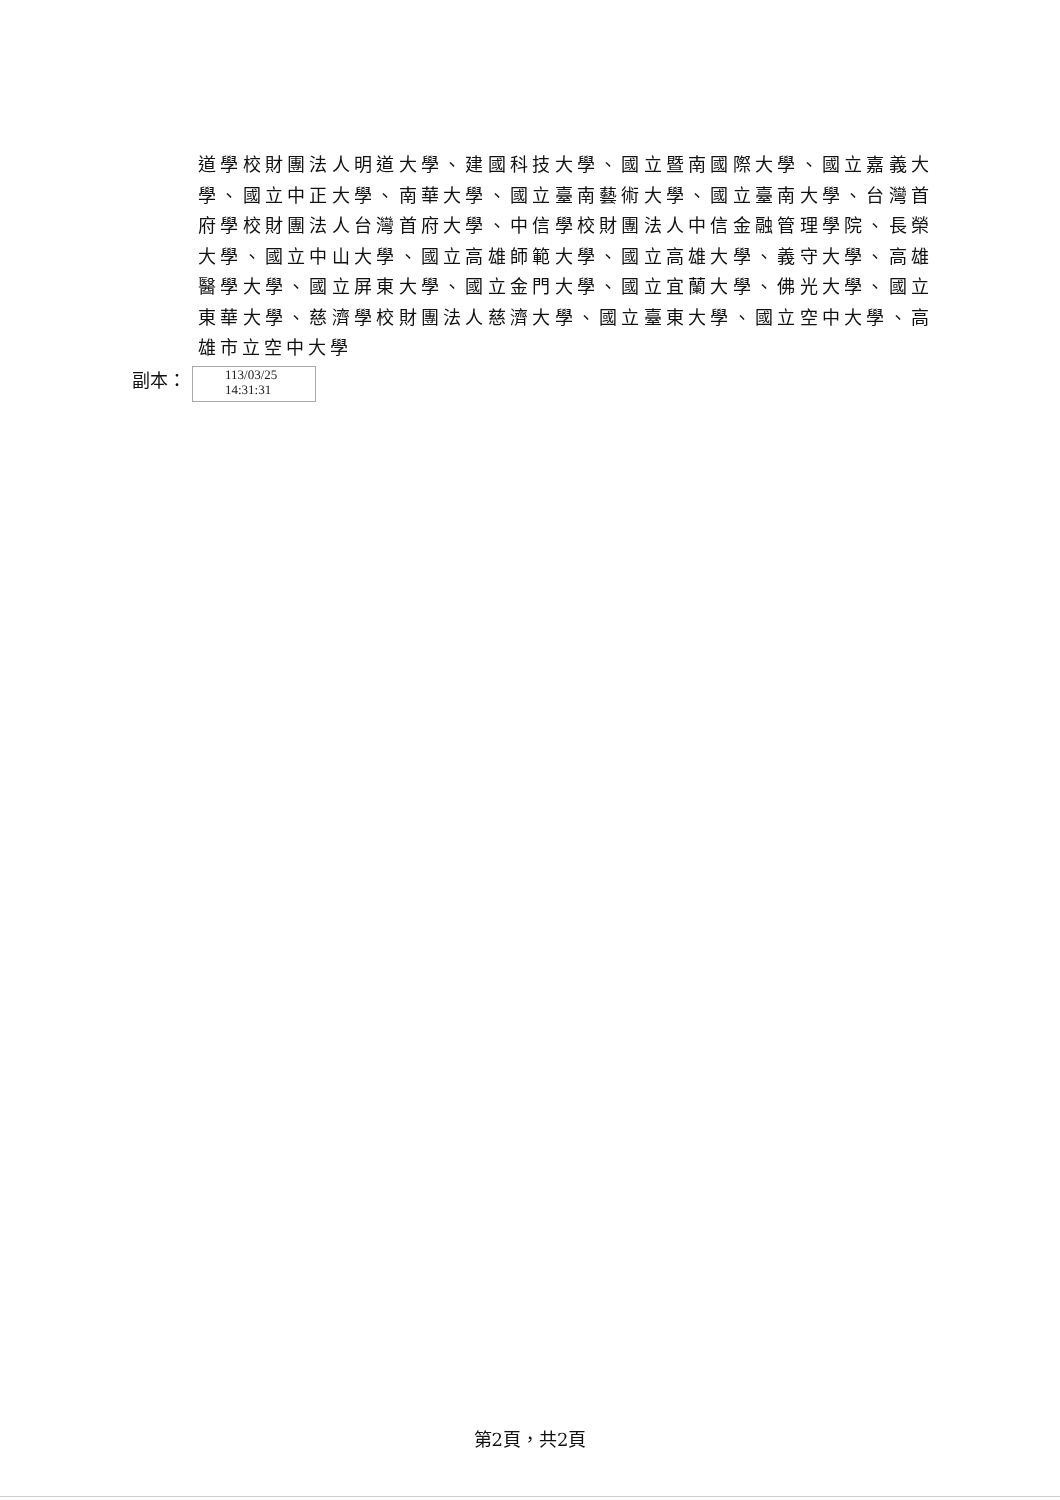道學校財團法人明道大學、建國科技大學、國立暨南國際大學、國立嘉義大學、國立中正大學、南華大學、國立臺南藝術大學、國立臺南大學、台灣首府學校財團法人台灣首府大學、中信學校財團法人中信金融管理學院、長榮大學、國立中山大學、國立高雄師範大學、國立高雄大學、義守大學、高雄醫學大學、國立屏東大學、國立金門大學、國立宜蘭大學、佛光大學、國立東華大學、慈濟學校財團法人慈濟大學、國立臺東大學、國立空中大學、高雄市立空中大學
副本：
113/03/25
14:31:31
第2頁，共2頁